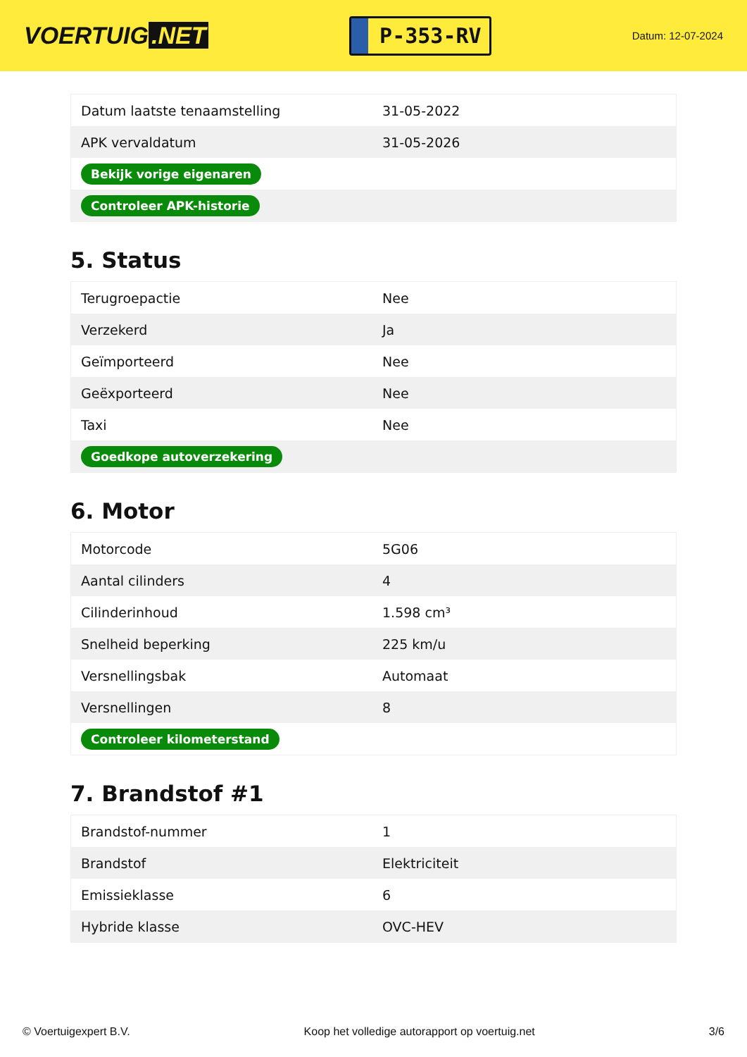VOERTUIG.NET
P-353-RV
Datum: 12-07-2024
| Datum laatste tenaamstelling | 31-05-2022 |
| APK vervaldatum | 31-05-2026 |
| Bekijk vorige eigenaren | |
| Controleer APK-historie | |
5. Status
| Terugroepactie | Nee |
| Verzekerd | Ja |
| Geïmporteerd | Nee |
| Geëxporteerd | Nee |
| Taxi | Nee |
| Goedkope autoverzekering | |
6. Motor
| Motorcode | 5G06 |
| Aantal cilinders | 4 |
| Cilinderinhoud | 1.598 cm³ |
| Snelheid beperking | 225 km/u |
| Versnellingsbak | Automaat |
| Versnellingen | 8 |
| Controleer kilometerstand | |
7. Brandstof #1
| Brandstof-nummer | 1 |
| Brandstof | Elektriciteit |
| Emissieklasse | 6 |
| Hybride klasse | OVC-HEV |
© Voertuigexpert B.V. Koop het volledige autorapport op voertuig.net 3/6